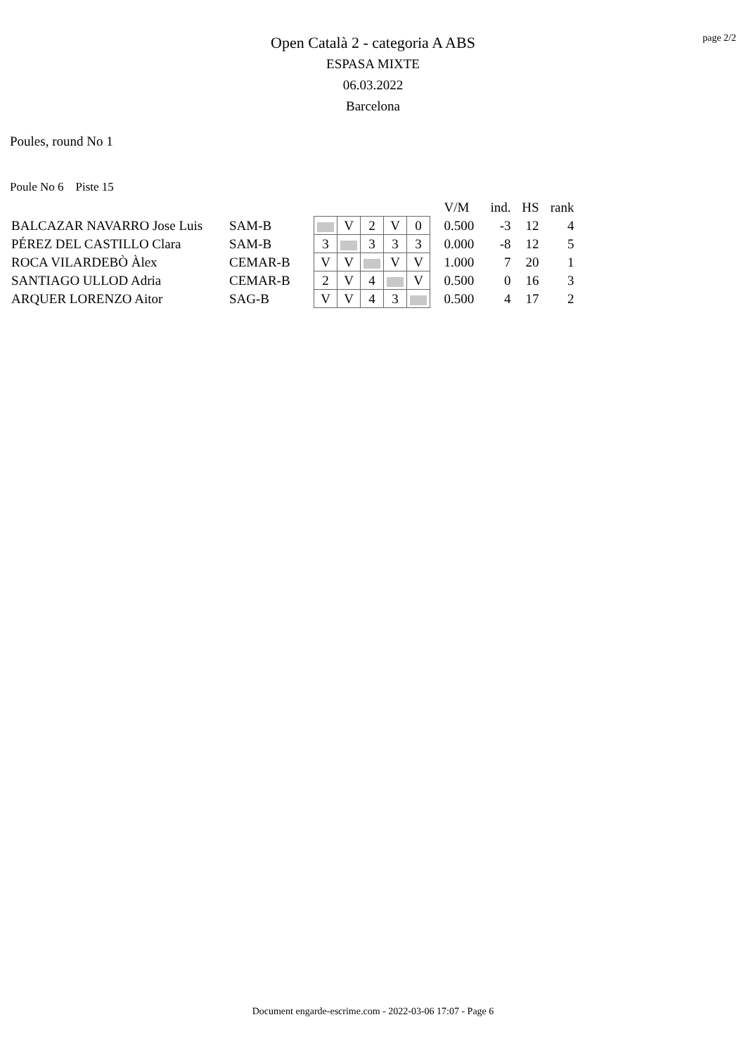page 2/2
Open Català 2 - categoria A ABS
ESPASA MIXTE
06.03.2022
Barcelona
Poules, round No 1
Poule No 6 Piste 15
| | | | | | | | | V/M | ind. | HS | rank |
| BALCAZAR NAVARRO Jose Luis | SAM-B | | V | 2 | V | 0 | | 0.500 | -3 | 12 | 4 |
| PÉREZ DEL CASTILLO Clara | SAM-B | 3 | | 3 | 3 | 3 | | 0.000 | -8 | 12 | 5 |
| ROCA VILARDEBÒ Àlex | CEMAR-B | V | V | | V | V | | 1.000 | 7 | 20 | 1 |
| SANTIAGO ULLOD Adria | CEMAR-B | 2 | V | 4 | | V | | 0.500 | 0 | 16 | 3 |
| ARQUER LORENZO Aitor | SAG-B | V | V | 4 | 3 | | | 0.500 | 4 | 17 | 2 |
Document engarde-escrime.com - 2022-03-06 17:07 - Page 6